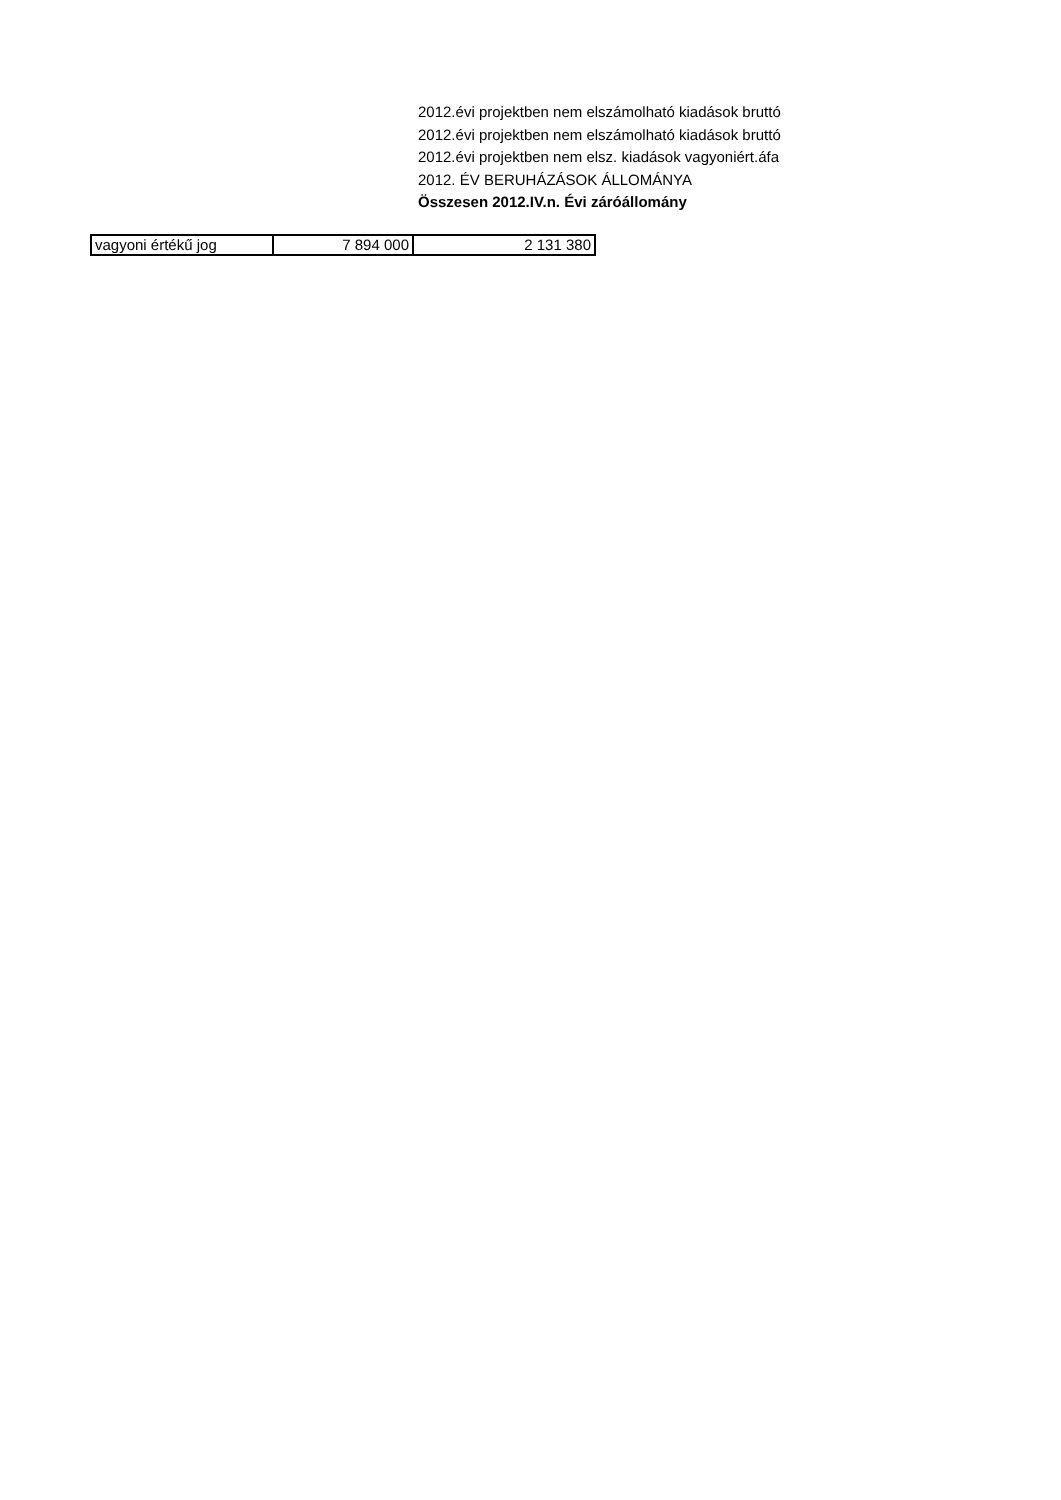2012.évi projektben nem elszámolható kiadások bruttó
2012.évi projektben nem elszámolható kiadások bruttó
2012.évi projektben nem elsz. kiadások vagyoniért.áfa
2012. ÉV BERUHÁZÁSOK ÁLLOMÁNYA
Összesen 2012.IV.n. Évi záróállomány
| vagyoni értékű jog | 7 894 000 | 2 131 380 |